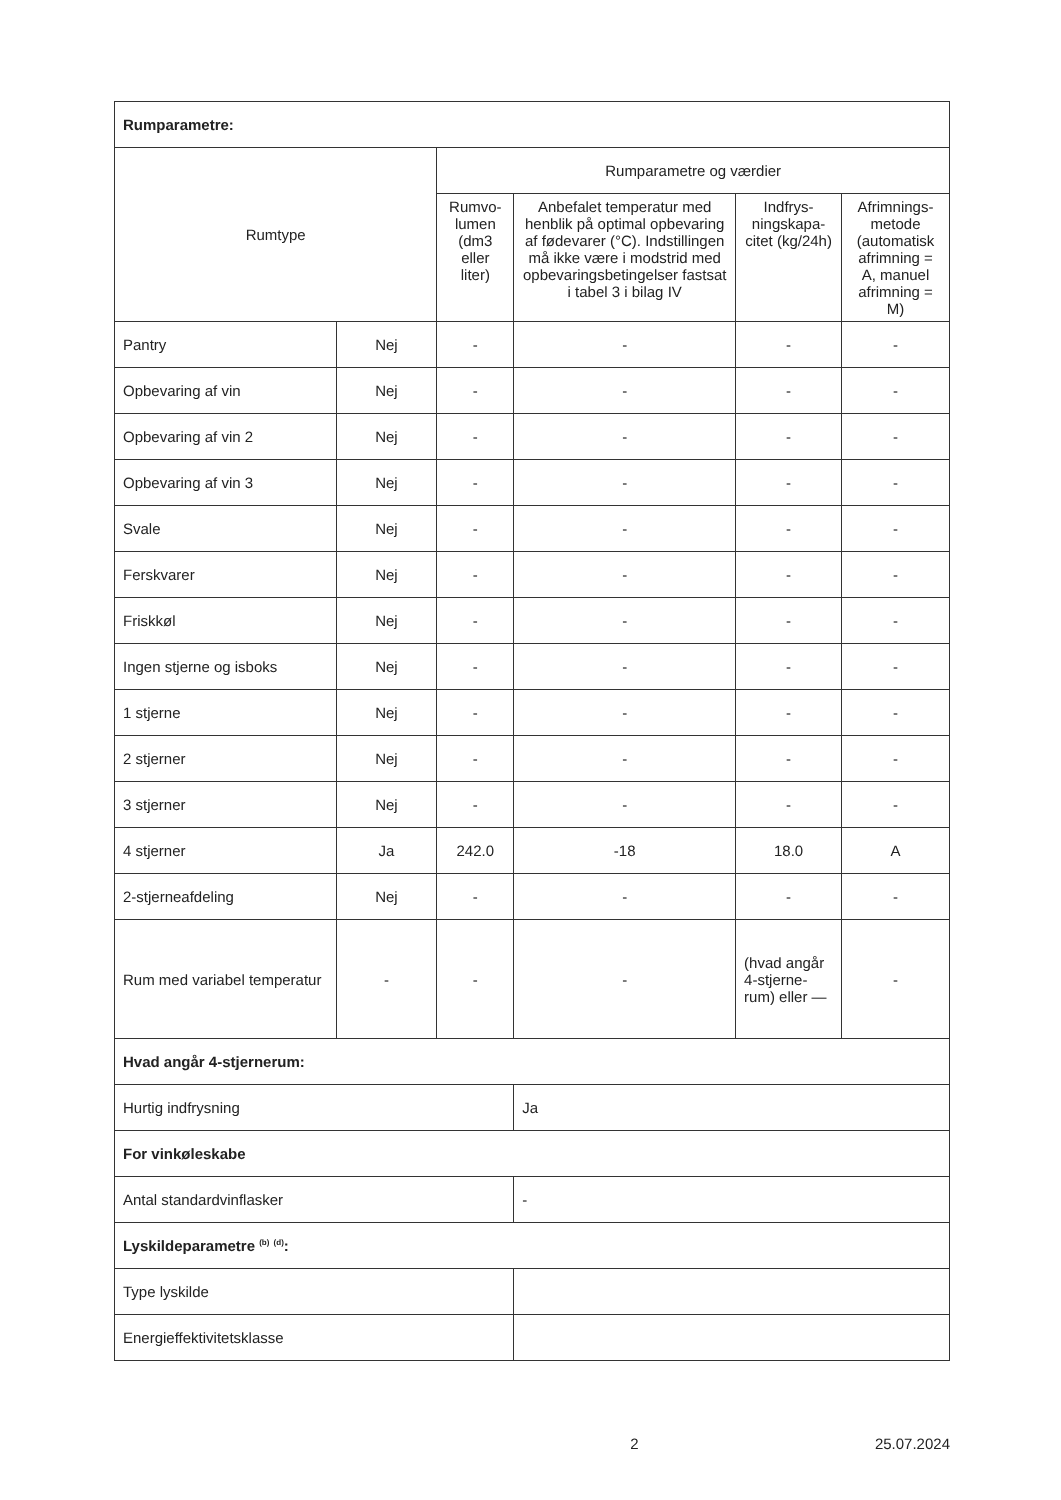| Rumparametre: | | | | | |
| Rumtype | | Rumparametre og værdier | | | |
| | | Rumvo-lumen (dm3 eller liter) | Anbefalet temperatur med henblik på optimal opbevaring af fødevarer (°C). Indstillingen må ikke være i modstrid med opbevaringsbetingelser fastsat i tabel 3 i bilag IV | Indfrys-ningskapa-citet (kg/24h) | Afrimnings-metode (automatisk afrimning = A, manuel afrimning = M) |
| Pantry | Nej | - | - | - | - |
| Opbevaring af vin | Nej | - | - | - | - |
| Opbevaring af vin 2 | Nej | - | - | - | - |
| Opbevaring af vin 3 | Nej | - | - | - | - |
| Svale | Nej | - | - | - | - |
| Ferskvarer | Nej | - | - | - | - |
| Friskkøl | Nej | - | - | - | - |
| Ingen stjerne og isboks | Nej | - | - | - | - |
| 1 stjerne | Nej | - | - | - | - |
| 2 stjerner | Nej | - | - | - | - |
| 3 stjerner | Nej | - | - | - | - |
| 4 stjerner | Ja | 242.0 | -18 | 18.0 | A |
| 2-stjerneafdeling | Nej | - | - | - | - |
| Rum med variabel temperatur | - | - | - | (hvad angår 4-stjerne-rum) eller — | - |
| Hvad angår 4-stjernerum: | | | | | |
| Hurtig indfrysning | | | Ja | | |
| For vinkøleskabe | | | | | |
| Antal standardvinflasker | | | - | | |
| Lyskildeparametre <sup>(b)</sup> <sup>(d)</sup>: | | | | | |
| Type lyskilde | | | | | |
| Energieffektivitetsklasse | | | | | |
2 25.07.2024